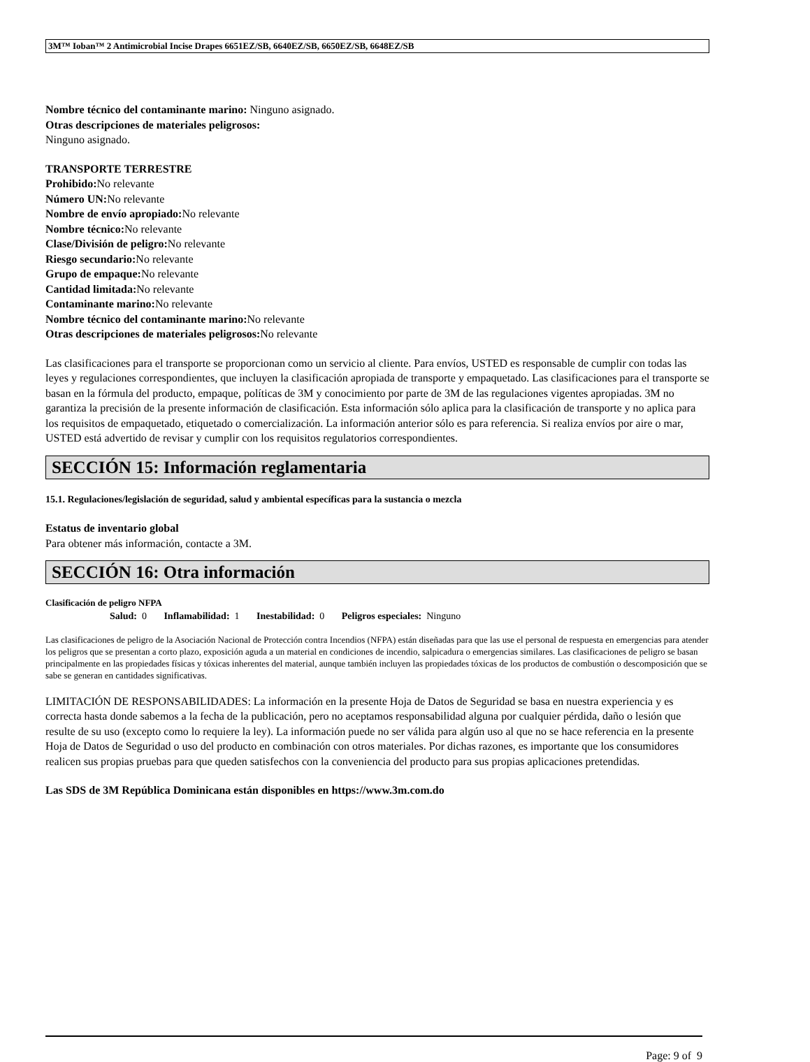3M™ Ioban™ 2 Antimicrobial Incise Drapes 6651EZ/SB, 6640EZ/SB, 6650EZ/SB, 6648EZ/SB
Nombre técnico del contaminante marino: Ninguno asignado.
Otras descripciones de materiales peligrosos:
Ninguno asignado.
TRANSPORTE TERRESTRE
Prohibido: No relevante
Número UN: No relevante
Nombre de envío apropiado: No relevante
Nombre técnico: No relevante
Clase/División de peligro: No relevante
Riesgo secundario: No relevante
Grupo de empaque: No relevante
Cantidad limitada: No relevante
Contaminante marino: No relevante
Nombre técnico del contaminante marino: No relevante
Otras descripciones de materiales peligrosos: No relevante
Las clasificaciones para el transporte se proporcionan como un servicio al cliente. Para envíos, USTED es responsable de cumplir con todas las leyes y regulaciones correspondientes, que incluyen la clasificación apropiada de transporte y empaquetado. Las clasificaciones para el transporte se basan en la fórmula del producto, empaque, políticas de 3M y conocimiento por parte de 3M de las regulaciones vigentes apropiadas. 3M no garantiza la precisión de la presente información de clasificación. Esta información sólo aplica para la clasificación de transporte y no aplica para los requisitos de empaquetado, etiquetado o comercialización. La información anterior sólo es para referencia. Si realiza envíos por aire o mar, USTED está advertido de revisar y cumplir con los requisitos regulatorios correspondientes.
SECCIÓN 15: Información reglamentaria
15.1. Regulaciones/legislación de seguridad, salud y ambiental específicas para la sustancia o mezcla
Estatus de inventario global
Para obtener más información, contacte a 3M.
SECCIÓN 16: Otra información
Clasificación de peligro NFPA
Salud: 0 Inflamabilidad: 1 Inestabilidad: 0 Peligros especiales: Ninguno
Las clasificaciones de peligro de la Asociación Nacional de Protección contra Incendios (NFPA) están diseñadas para que las use el personal de respuesta en emergencias para atender los peligros que se presentan a corto plazo, exposición aguda a un material en condiciones de incendio, salpicadura o emergencias similares. Las clasificaciones de peligro se basan principalmente en las propiedades físicas y tóxicas inherentes del material, aunque también incluyen las propiedades tóxicas de los productos de combustión o descomposición que se sabe se generan en cantidades significativas.
LIMITACIÓN DE RESPONSABILIDADES: La información en la presente Hoja de Datos de Seguridad se basa en nuestra experiencia y es correcta hasta donde sabemos a la fecha de la publicación, pero no aceptamos responsabilidad alguna por cualquier pérdida, daño o lesión que resulte de su uso (excepto como lo requiere la ley). La información puede no ser válida para algún uso al que no se hace referencia en la presente Hoja de Datos de Seguridad o uso del producto en combinación con otros materiales. Por dichas razones, es importante que los consumidores realicen sus propias pruebas para que queden satisfechos con la conveniencia del producto para sus propias aplicaciones pretendidas.
Las SDS de 3M República Dominicana están disponibles en https://www.3m.com.do
Page: 9 of 9